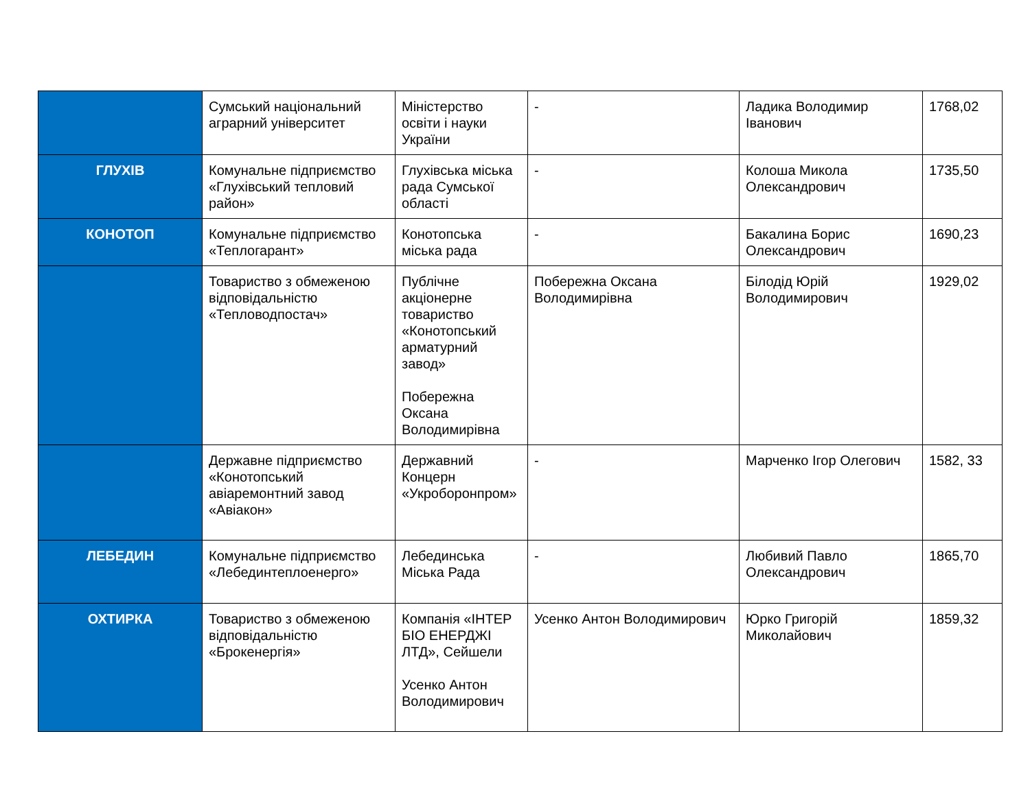| | Сумський національний аграрний університет | Міністерство освіти і науки України | - | Ладика Володимир Іванович | 1768,02 |
| ГЛУХІВ | Комунальне підприємство «Глухівський тепловий район» | Глухівська міська рада Сумської області | - | Колоша Микола Олександрович | 1735,50 |
| КОНОТОП | Комунальне підприємство «Теплогарант» | Конотопська міська рада | - | Бакалина Борис Олександрович | 1690,23 |
| | Товариство з обмеженою відповідальністю «Тепловодпостач» | Публічне акціонерне товариство «Конотопський арматурний завод» Побережна Оксана Володимирівна | Побережна Оксана Володимирівна | Білодід Юрій Володимирович | 1929,02 |
| | Державне підприємство «Конотопський авіаремонтний завод «Авіакон» | Державний Концерн «Укроборонпром» | - | Марченко Ігор Олегович | 1582, 33 |
| ЛЕБЕДИН | Комунальне підприємство «Лебединтеплоенерго» | Лебединська Міська Рада | - | Любивий Павло Олександрович | 1865,70 |
| ОХТИРКА | Товариство з обмеженою відповідальністю «Брокенергія» | Компанія «ІНТЕР БІО ЕНЕРДЖІ ЛТД», Сейшели Усенко Антон Володимирович | Усенко Антон Володимирович | Юрко Григорій Миколайович | 1859,32 |